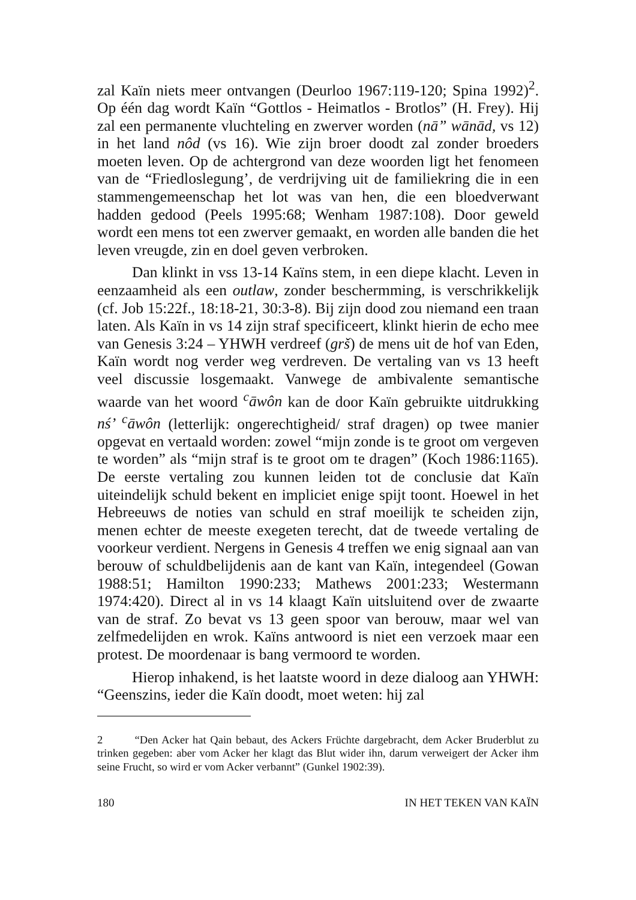zal Kaïn niets meer ontvangen (Deurloo 1967:119-120; Spina 1992)<sup>2</sup>. Op één dag wordt Kaïn “Gottlos - Heimatlos - Brotlos” (H. Frey). Hij zal een permanente vluchteling en zwerver worden (nā” wānād, vs 12) in het land nôd (vs 16). Wie zijn broer doodt zal zonder broeders moeten leven. Op de achtergrond van deze woorden ligt het fenomeen van de “Friedloslegung’, de verdrijving uit de familiekring die in een stammengemeenschap het lot was van hen, die een bloedverwant hadden gedood (Peels 1995:68; Wenham 1987:108). Door geweld wordt een mens tot een zwerver gemaakt, en worden alle banden die het leven vreugde, zin en doel geven verbroken.
Dan klinkt in vss 13-14 Kaïns stem, in een diepe klacht. Leven in eenzaamheid als een outlaw, zonder beschermming, is verschrikkelijk (cf. Job 15:22f., 18:18-21, 30:3-8). Bij zijn dood zou niemand een traan laten. Als Kaïn in vs 14 zijn straf specificeert, klinkt hierin de echo mee van Genesis 3:24 – YHWH verdreef (grš) de mens uit de hof van Eden, Kaïn wordt nog verder weg verdreven. De vertaling van vs 13 heeft veel discussie losgemaakt. Vanwege de ambivalente semantische waarde van het woord <sup>c</sup>āwôn kan de door Kaïn gebruikte uitdrukking nś’ <sup>c</sup>āwôn (letterlijk: ongerechtigheid/ straf dragen) op twee manier opgevat en vertaald worden: zowel “mijn zonde is te groot om vergeven te worden” als “mijn straf is te groot om te dragen” (Koch 1986:1165). De eerste vertaling zou kunnen leiden tot de conclusie dat Kaïn uiteindelijk schuld bekent en impliciet enige spijt toont. Hoewel in het Hebreeuws de noties van schuld en straf moeilijk te scheiden zijn, menen echter de meeste exegeten terecht, dat de tweede vertaling de voorkeur verdient. Nergens in Genesis 4 treffen we enig signaal aan van berouw of schuldbelijdenis aan de kant van Kaïn, integendeel (Gowan 1988:51; Hamilton 1990:233; Mathews 2001:233; Westermann 1974:420). Direct al in vs 14 klaagt Kaïn uitsluitend over de zwaarte van de straf. Zo bevat vs 13 geen spoor van berouw, maar wel van zelfmedelijden en wrok. Kaïns antwoord is niet een verzoek maar een protest. De moordenaar is bang vermoord te worden.
Hierop inhakend, is het laatste woord in deze dialoog aan YHWH: “Geenszins, ieder die Kaïn doodt, moet weten: hij zal
2 “Den Acker hat Qain bebaut, des Ackers Früchte dargebracht, dem Acker Bruderblut zu trinken gegeben: aber vom Acker her klagt das Blut wider ihn, darum verweigert der Acker ihm seine Frucht, so wird er vom Acker verbannt” (Gunkel 1902:39).
180 IN HET TEKEN VAN KAÏN